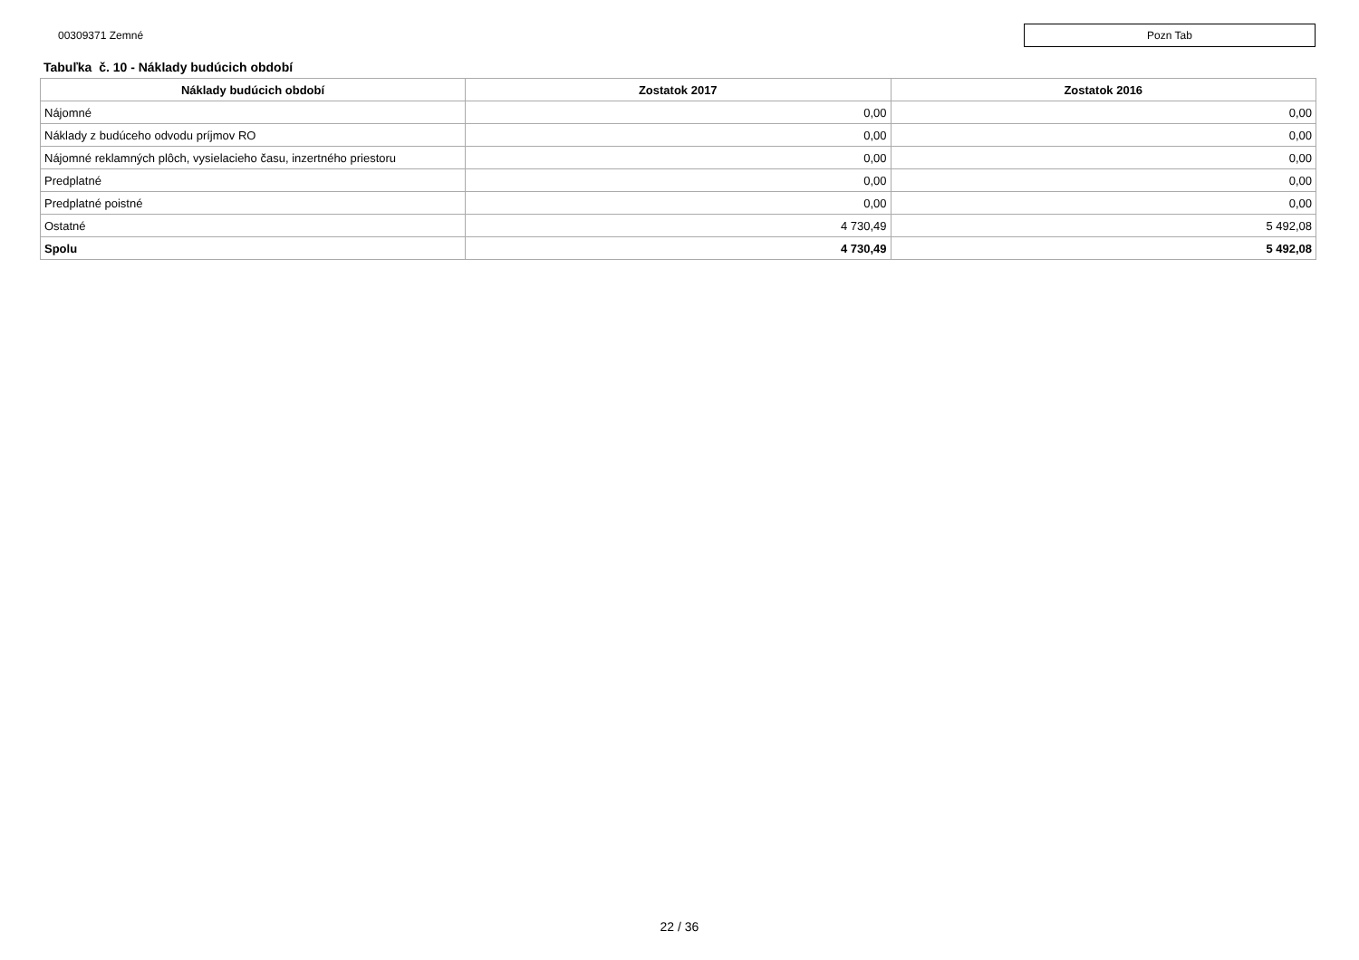00309371 Zemné
Pozn Tab
Tabuľka č. 10 - Náklady budúcich období
| Náklady budúcich období | Zostatok 2017 | Zostatok 2016 |
| --- | --- | --- |
| Nájomné | 0,00 | 0,00 |
| Náklady z budúceho odvodu príjmov RO | 0,00 | 0,00 |
| Nájomné reklamných plôch, vysielacieho času, inzertného priestoru | 0,00 | 0,00 |
| Predplatné | 0,00 | 0,00 |
| Predplatné poistné | 0,00 | 0,00 |
| Ostatné | 4 730,49 | 5 492,08 |
| Spolu | 4 730,49 | 5 492,08 |
22 / 36